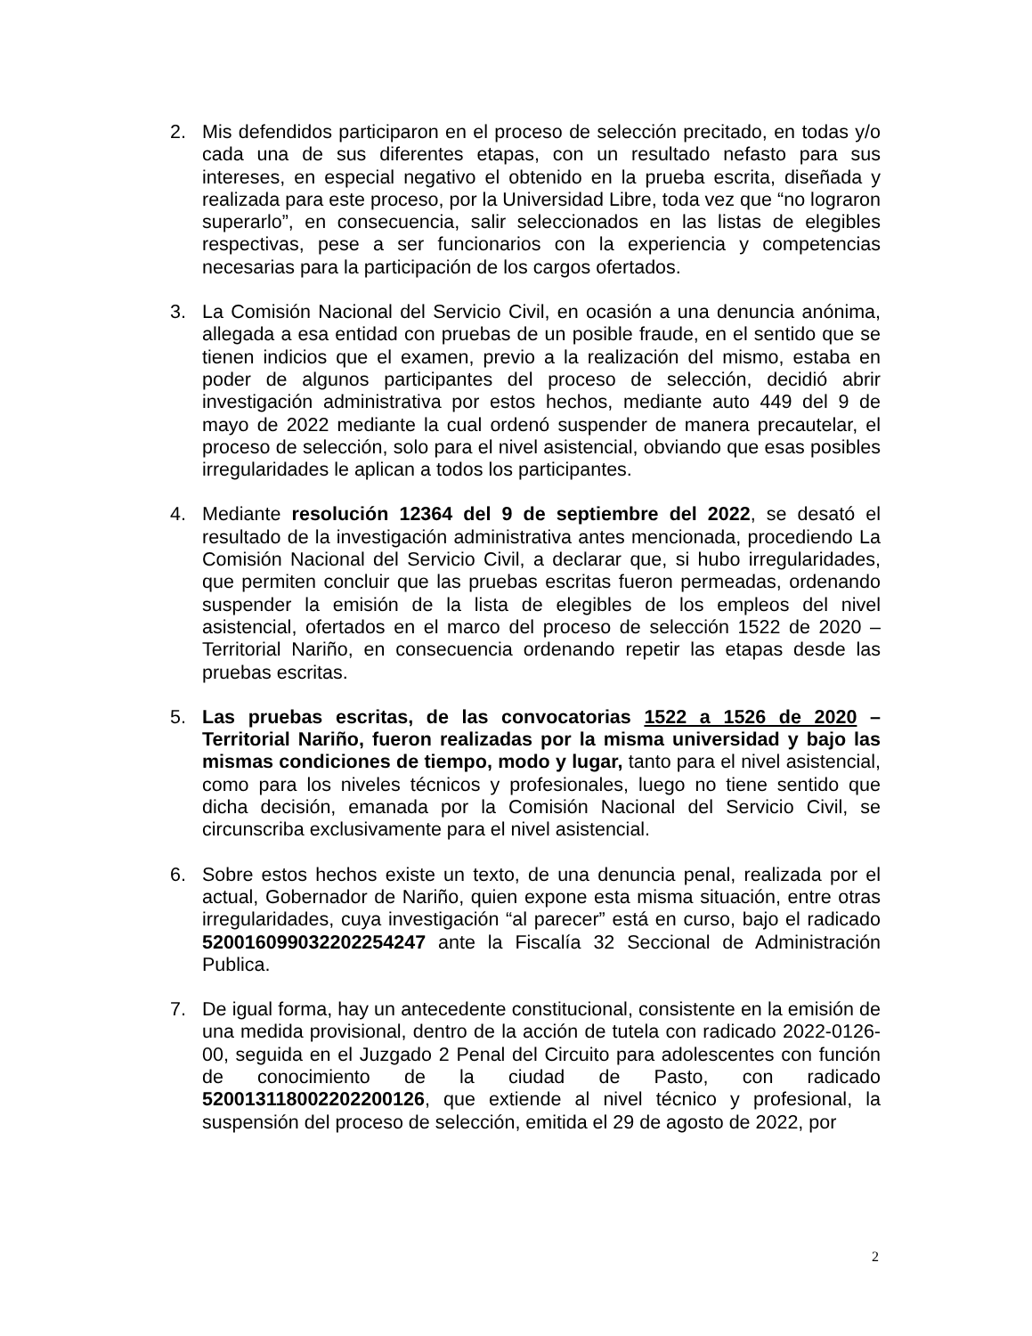2. Mis defendidos participaron en el proceso de selección precitado, en todas y/o cada una de sus diferentes etapas, con un resultado nefasto para sus intereses, en especial negativo el obtenido en la prueba escrita, diseñada y realizada para este proceso, por la Universidad Libre, toda vez que “no lograron superarlo”, en consecuencia, salir seleccionados en las listas de elegibles respectivas, pese a ser funcionarios con la experiencia y competencias necesarias para la participación de los cargos ofertados.
3. La Comisión Nacional del Servicio Civil, en ocasión a una denuncia anónima, allegada a esa entidad con pruebas de un posible fraude, en el sentido que se tienen indicios que el examen, previo a la realización del mismo, estaba en poder de algunos participantes del proceso de selección, decidió abrir investigación administrativa por estos hechos, mediante auto 449 del 9 de mayo de 2022 mediante la cual ordenó suspender de manera precautelar, el proceso de selección, solo para el nivel asistencial, obviando que esas posibles irregularidades le aplican a todos los participantes.
4. Mediante resolución 12364 del 9 de septiembre del 2022, se desató el resultado de la investigación administrativa antes mencionada, procediendo La Comisión Nacional del Servicio Civil, a declarar que, si hubo irregularidades, que permiten concluir que las pruebas escritas fueron permeadas, ordenando suspender la emisión de la lista de elegibles de los empleos del nivel asistencial, ofertados en el marco del proceso de selección 1522 de 2020 – Territorial Nariño, en consecuencia ordenando repetir las etapas desde las pruebas escritas.
5. Las pruebas escritas, de las convocatorias 1522 a 1526 de 2020 – Territorial Nariño, fueron realizadas por la misma universidad y bajo las mismas condiciones de tiempo, modo y lugar, tanto para el nivel asistencial, como para los niveles técnicos y profesionales, luego no tiene sentido que dicha decisión, emanada por la Comisión Nacional del Servicio Civil, se circunscriba exclusivamente para el nivel asistencial.
6. Sobre estos hechos existe un texto, de una denuncia penal, realizada por el actual, Gobernador de Nariño, quien expone esta misma situación, entre otras irregularidades, cuya investigación “al parecer” está en curso, bajo el radicado 520016099032202254247 ante la Fiscalía 32 Seccional de Administración Publica.
7. De igual forma, hay un antecedente constitucional, consistente en la emisión de una medida provisional, dentro de la acción de tutela con radicado 2022-0126-00, seguida en el Juzgado 2 Penal del Circuito para adolescentes con función de conocimiento de la ciudad de Pasto, con radicado 520013118002202200126, que extiende al nivel técnico y profesional, la suspensión del proceso de selección, emitida el 29 de agosto de 2022, por
2